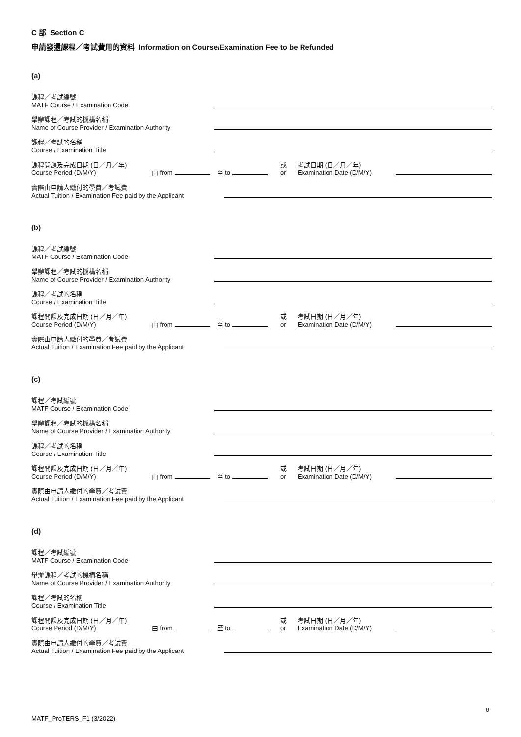C 部 Section C
申請發還課程／考試費用的資料 Information on Course/Examination Fee to be Refunded
(a)
課程／考試編號
MATF Course / Examination Code
舉辦課程／考試的機構名稱
Name of Course Provider / Examination Authority
課程／考試的名稱
Course / Examination Title
課程開課及完成日期 (日／月／年)
Course Period (D/M/Y)
由 from 至 to
或
or
考試日期 (日／月／年)
Examination Date (D/M/Y)
實際由申請人繳付的學費／考試費
Actual Tuition / Examination Fee paid by the Applicant
(b)
課程／考試編號
MATF Course / Examination Code
舉辦課程／考試的機構名稱
Name of Course Provider / Examination Authority
課程／考試的名稱
Course / Examination Title
課程開課及完成日期 (日／月／年)
Course Period (D/M/Y)
由 from 至 to
或
or
考試日期 (日／月／年)
Examination Date (D/M/Y)
實際由申請人繳付的學費／考試費
Actual Tuition / Examination Fee paid by the Applicant
(c)
課程／考試編號
MATF Course / Examination Code
舉辦課程／考試的機構名稱
Name of Course Provider / Examination Authority
課程／考試的名稱
Course / Examination Title
課程開課及完成日期 (日／月／年)
Course Period (D/M/Y)
由 from 至 to
或
or
考試日期 (日／月／年)
Examination Date (D/M/Y)
實際由申請人繳付的學費／考試費
Actual Tuition / Examination Fee paid by the Applicant
(d)
課程／考試編號
MATF Course / Examination Code
舉辦課程／考試的機構名稱
Name of Course Provider / Examination Authority
課程／考試的名稱
Course / Examination Title
課程開課及完成日期 (日／月／年)
Course Period (D/M/Y)
由 from 至 to
或
or
考試日期 (日／月／年)
Examination Date (D/M/Y)
實際由申請人繳付的學費／考試費
Actual Tuition / Examination Fee paid by the Applicant
6
MATF_ProTERS_F1 (3/2022)